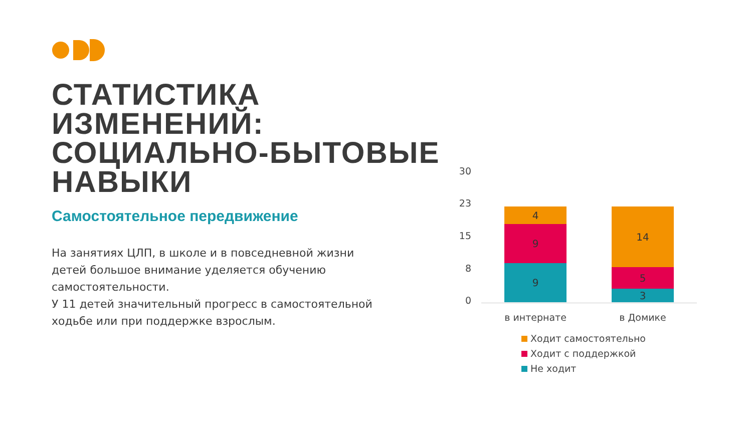СТАТИСТИКА ИЗМЕНЕНИЙ: СОЦИАЛЬНО-БЫТОВЫЕ НАВЫКИ
Самостоятельное передвижение
На занятиях ЦЛП, в школе и в повседневной жизни детей большое внимание уделяется обучению самостоятельности.
У 11 детей значительный прогресс в самостоятельной ходьбе или при поддержке взрослым.
30
23
15
8
0
4
9
9
14
5
3
в интернате в Домике
Ходит самостоятельно
Ходит с поддержкой
Не ходит